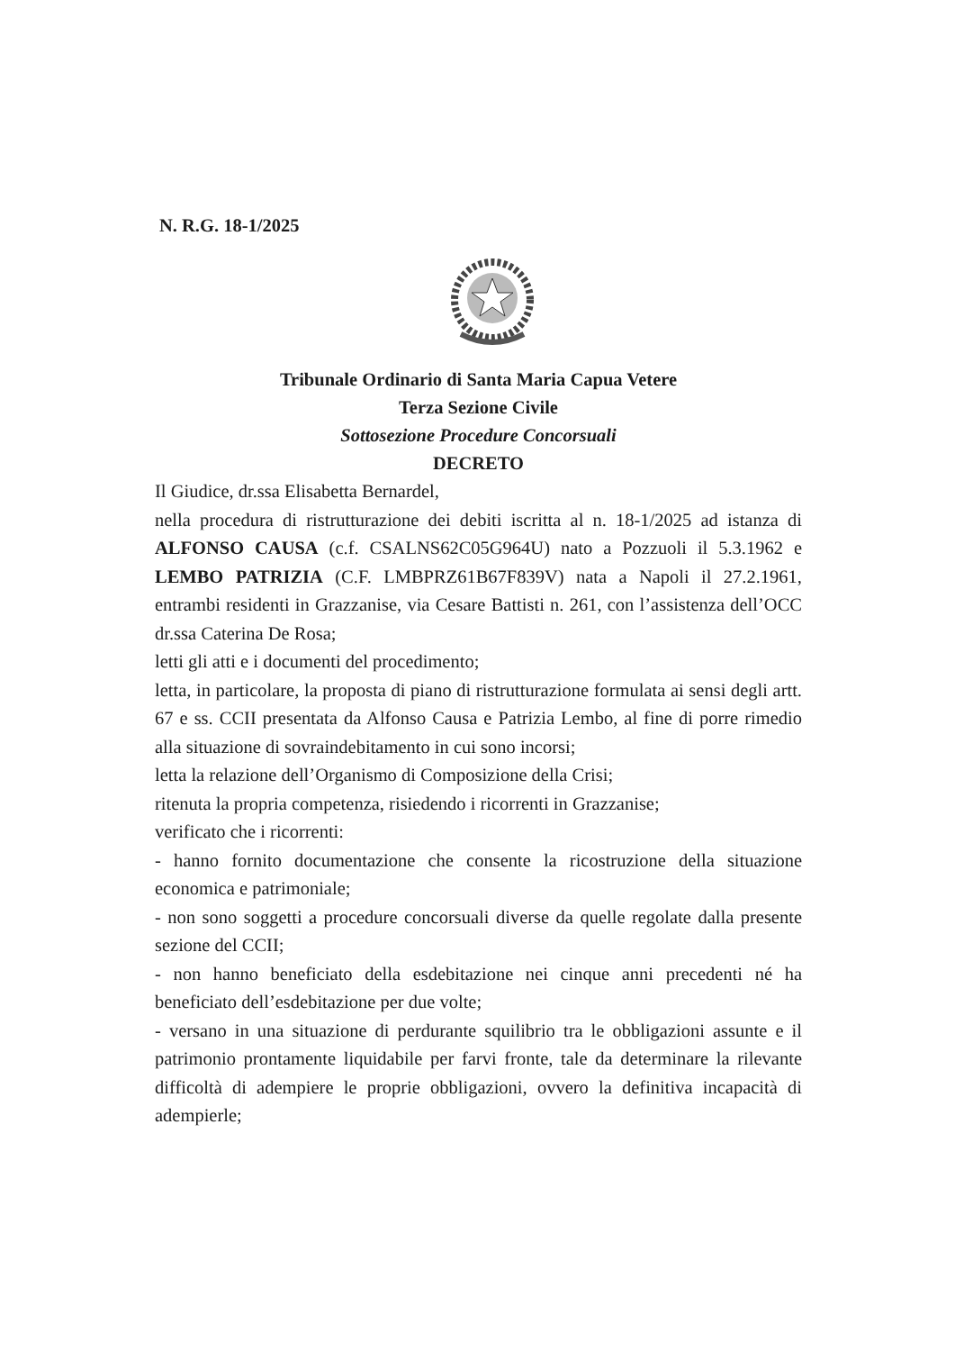N. R.G. 18-1/2025
Tribunale Ordinario di Santa Maria Capua Vetere
Terza Sezione Civile
Sottosezione Procedure Concorsuali
DECRETO
Il Giudice, dr.ssa Elisabetta Bernardel,
nella procedura di ristrutturazione dei debiti iscritta al n. 18-1/2025 ad istanza di ALFONSO CAUSA (c.f. CSALNS62C05G964U) nato a Pozzuoli il 5.3.1962 e LEMBO PATRIZIA (C.F. LMBPRZ61B67F839V) nata a Napoli il 27.2.1961, entrambi residenti in Grazzanise, via Cesare Battisti n. 261, con l’assistenza dell’OCC dr.ssa Caterina De Rosa;
letti gli atti e i documenti del procedimento;
letta, in particolare, la proposta di piano di ristrutturazione formulata ai sensi degli artt. 67 e ss. CCII presentata da Alfonso Causa e Patrizia Lembo, al fine di porre rimedio alla situazione di sovraindebitamento in cui sono incorsi;
letta la relazione dell’Organismo di Composizione della Crisi;
ritenuta la propria competenza, risiedendo i ricorrenti in Grazzanise;
verificato che i ricorrenti:
- hanno fornito documentazione che consente la ricostruzione della situazione economica e patrimoniale;
- non sono soggetti a procedure concorsuali diverse da quelle regolate dalla presente sezione del CCII;
- non hanno beneficiato della esdebitazione nei cinque anni precedenti né ha beneficiato dell’esdebitazione per due volte;
- versano in una situazione di perdurante squilibrio tra le obbligazioni assunte e il patrimonio prontamente liquidabile per farvi fronte, tale da determinare la rilevante difficoltà di adempiere le proprie obbligazioni, ovvero la definitiva incapacità di adempierle;